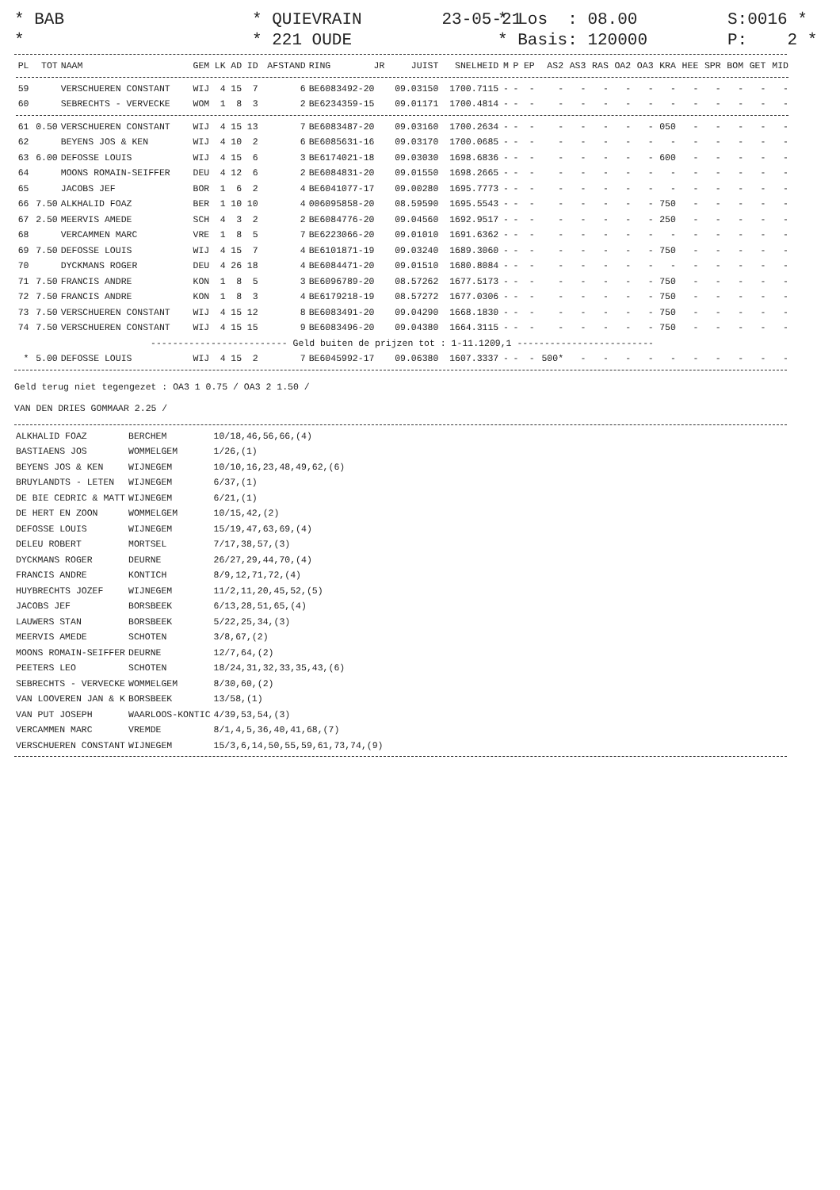* BAB *
* QUIEVRAIN 23-05-21 * 221 OUDE
* Los : 08.00 * Basis: 120000
S:0016 * P: 2 *
| PL | TOT | NAAM | GEM | LK | AD | ID | AFSTAND | RING | JR | JUIST | SNELHEID | M | P | EP | AS2 | AS3 | RAS | OA2 | OA3 | KRA | HEE | SPR | BOM | GET | MID |
| --- | --- | --- | --- | --- | --- | --- | --- | --- | --- | --- | --- | --- | --- | --- | --- | --- | --- | --- | --- | --- | --- | --- | --- | --- | --- |
| 59 | | VERSCHUEREN CONSTANT | WIJ | 4 | 15 | 7 | 6 | BE6083492-20 | | 09.03150 | 1700.7115 | - | - | - | - | - | - | - | - | - | - | - | - | - | - |
| 60 | | SEBRECHTS - VERVECKE | WOM | 1 | 8 | 3 | 2 | BE6234359-15 | | 09.01171 | 1700.4814 | - | - | - | - | - | - | - | - | - | - | - | - | - | - |
| 61 | 0.50 | VERSCHUEREN CONSTANT | WIJ | 4 | 15 | 13 | 7 | BE6083487-20 | | 09.03160 | 1700.2634 | - | - | - | - | - | - | - | - | 050 | - | - | - | - | - |
| 62 | | BEYENS JOS & KEN | WIJ | 4 | 10 | 2 | 6 | BE6085631-16 | | 09.03170 | 1700.0685 | - | - | - | - | - | - | - | - | - | - | - | - | - | - |
| 63 | 6.00 | DEFOSSE LOUIS | WIJ | 4 | 15 | 6 | 3 | BE6174021-18 | | 09.03030 | 1698.6836 | - | - | - | - | - | - | - | - | 600 | - | - | - | - | - |
| 64 | | MOONS ROMAIN-SEIFFER | DEU | 4 | 12 | 6 | 2 | BE6084831-20 | | 09.01550 | 1698.2665 | - | - | - | - | - | - | - | - | - | - | - | - | - | - |
| 65 | | JACOBS JEF | BOR | 1 | 6 | 2 | 4 | BE6041077-17 | | 09.00280 | 1695.7773 | - | - | - | - | - | - | - | - | - | - | - | - | - | - |
| 66 | 7.50 | ALKHALID FOAZ | BER | 1 | 10 | 10 | 4 | 006095858-20 | | 08.59590 | 1695.5543 | - | - | - | - | - | - | - | - | 750 | - | - | - | - | - |
| 67 | 2.50 | MEERVIS AMEDE | SCH | 4 | 3 | 2 | 2 | BE6084776-20 | | 09.04560 | 1692.9517 | - | - | - | - | - | - | - | - | 250 | - | - | - | - | - |
| 68 | | VERCAMMEN MARC | VRE | 1 | 8 | 5 | 7 | BE6223066-20 | | 09.01010 | 1691.6362 | - | - | - | - | - | - | - | - | - | - | - | - | - | - |
| 69 | 7.50 | DEFOSSE LOUIS | WIJ | 4 | 15 | 7 | 4 | BE6101871-19 | | 09.03240 | 1689.3060 | - | - | - | - | - | - | - | - | 750 | - | - | - | - | - |
| 70 | | DYCKMANS ROGER | DEU | 4 | 26 | 18 | 4 | BE6084471-20 | | 09.01510 | 1680.8084 | - | - | - | - | - | - | - | - | - | - | - | - | - | - |
| 71 | 7.50 | FRANCIS ANDRE | KON | 1 | 8 | 5 | 3 | BE6096789-20 | | 08.57262 | 1677.5173 | - | - | - | - | - | - | - | - | 750 | - | - | - | - | - |
| 72 | 7.50 | FRANCIS ANDRE | KON | 1 | 8 | 3 | 4 | BE6179218-19 | | 08.57272 | 1677.0306 | - | - | - | - | - | - | - | - | 750 | - | - | - | - | - |
| 73 | 7.50 | VERSCHUEREN CONSTANT | WIJ | 4 | 15 | 12 | 8 | BE6083491-20 | | 09.04290 | 1668.1830 | - | - | - | - | - | - | - | - | 750 | - | - | - | - | - |
| 74 | 7.50 | VERSCHUEREN CONSTANT | WIJ | 4 | 15 | 15 | 9 | BE6083496-20 | | 09.04380 | 1664.3115 | - | - | - | - | - | - | - | - | 750 | - | - | - | - | - |
| ------------------------- Geld buiten de prijzen tot : 1-11.1209,1 ------------------------- | | | | | | | | | | | | | | | | | | | | | | | | | |
| * | 5.00 | DEFOSSE LOUIS | WIJ | 4 | 15 | 2 | 7 | BE6045992-17 | | 09.06380 | 1607.3337 | - | - | - | 500* | - | - | - | - | - | - | - | - | - | - |
Geld terug niet tegengezet : OA3 1 0.75 / OA3 2 1.50 /
VAN DEN DRIES GOMMAAR 2.25 /
| ALKHALID FOAZ | BERCHEM | 10/18,46,56,66,(4) |
| BASTIAENS JOS | WOMMELGEM | 1/26,(1) |
| BEYENS JOS & KEN | WIJNEGEM | 10/10,16,23,48,49,62,(6) |
| BRUYLANDTS - LETEN | WIJNEGEM | 6/37,(1) |
| DE BIE CEDRIC & MATT | WIJNEGEM | 6/21,(1) |
| DE HERT EN ZOON | WOMMELGEM | 10/15,42,(2) |
| DEFOSSE LOUIS | WIJNEGEM | 15/19,47,63,69,(4) |
| DELEU ROBERT | MORTSEL | 7/17,38,57,(3) |
| DYCKMANS ROGER | DEURNE | 26/27,29,44,70,(4) |
| FRANCIS ANDRE | KONTICH | 8/9,12,71,72,(4) |
| HUYBRECHTS JOZEF | WIJNEGEM | 11/2,11,20,45,52,(5) |
| JACOBS JEF | BORSBEEK | 6/13,28,51,65,(4) |
| LAUWERS STAN | BORSBEEK | 5/22,25,34,(3) |
| MEERVIS AMEDE | SCHOTEN | 3/8,67,(2) |
| MOONS ROMAIN-SEIFFER | DEURNE | 12/7,64,(2) |
| PEETERS LEO | SCHOTEN | 18/24,31,32,33,35,43,(6) |
| SEBRECHTS - VERVECKE | WOMMELGEM | 8/30,60,(2) |
| VAN LOOVEREN JAN & K | BORSBEEK | 13/58,(1) |
| VAN PUT JOSEPH | WAARLOOS-KONTIC | 4/39,53,54,(3) |
| VERCAMMEN MARC | VREMDE | 8/1,4,5,36,40,41,68,(7) |
| VERSCHUEREN CONSTANT | WIJNEGEM | 15/3,6,14,50,55,59,61,73,74,(9) |